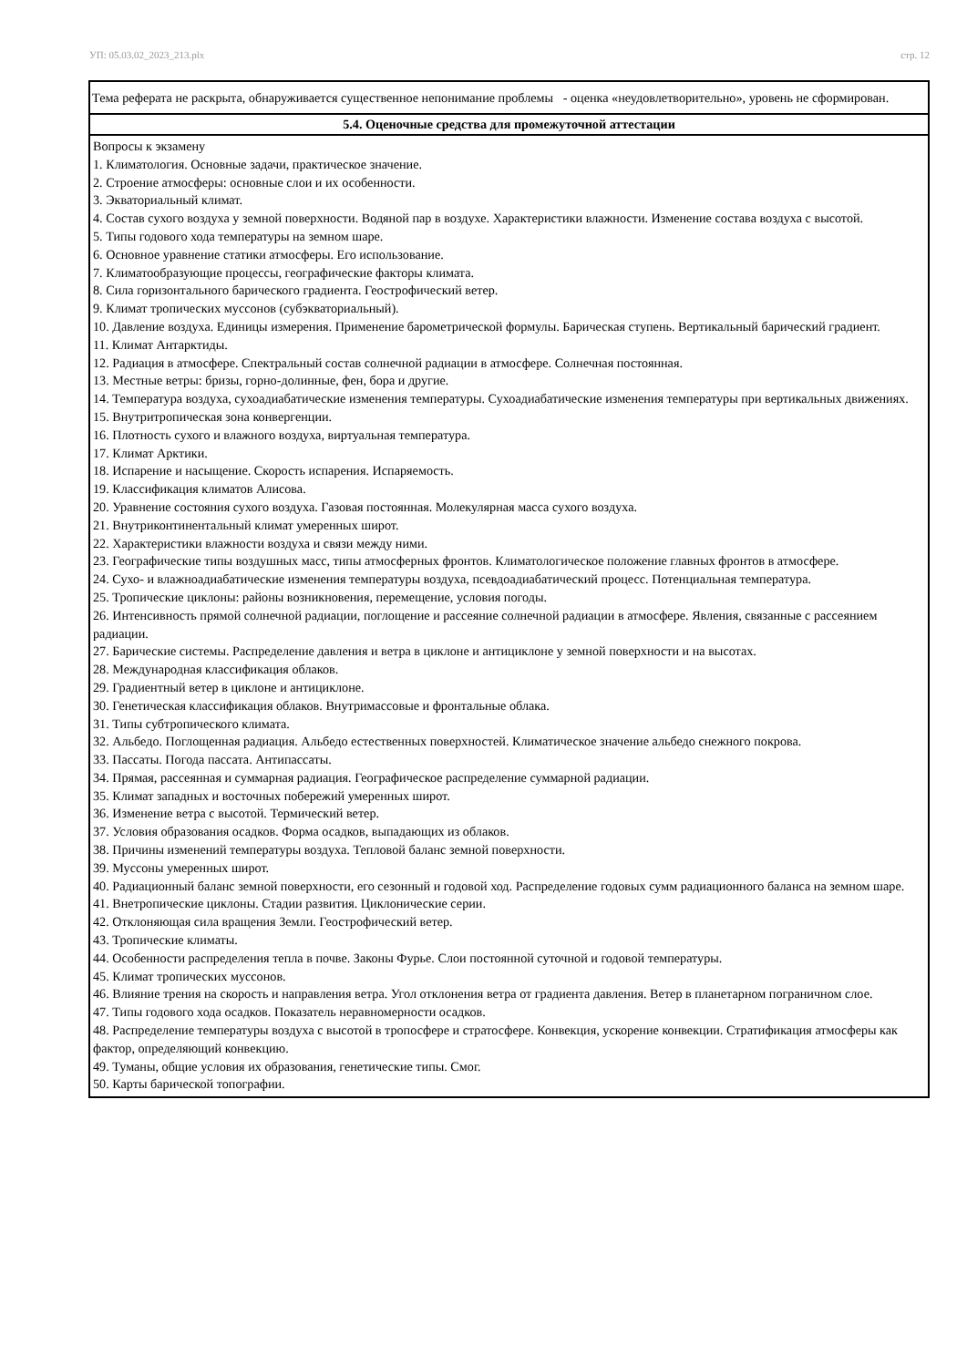УП: 05.03.02_2023_213.plx стр. 12
| Тема реферата не раскрыта, обнаруживается существенное непонимание проблемы - оценка «неудовлетворительно», уровень не сформирован. |
| 5.4. Оценочные средства для промежуточной аттестации |
| Вопросы к экзамену 1. Климатология. Основные задачи, практическое значение. 2. Строение атмосферы: основные слои и их особенности. 3. Экваториальный климат. 4. Состав сухого воздуха у земной поверхности. Водяной пар в воздухе. Характеристики влажности. Изменение состава воздуха с высотой. 5. Типы годового хода температуры на земном шаре. 6. Основное уравнение статики атмосферы. Его использование. 7. Климатообразующие процессы, географические факторы климата. 8. Сила горизонтального барического градиента. Геострофический ветер. 9. Климат тропических муссонов (субэкваториальный). 10. Давление воздуха. Единицы измерения. Применение барометрической формулы. Барическая ступень. Вертикальный барический градиент. 11. Климат Антарктиды. 12. Радиация в атмосфере. Спектральный состав солнечной радиации в атмосфере. Солнечная постоянная. 13. Местные ветры: бризы, горно-долинные, фен, бора и другие. 14. Температура воздуха, сухоадиабатические изменения температуры. Сухоадиабатические изменения температуры при вертикальных движениях. 15. Внутритропическая зона конвергенции. 16. Плотность сухого и влажного воздуха, виртуальная температура. 17. Климат Арктики. 18. Испарение и насыщение. Скорость испарения. Испаряемость. 19. Классификация климатов Алисова. 20. Уравнение состояния сухого воздуха. Газовая постоянная. Молекулярная масса сухого воздуха. 21. Внутриконтинентальный климат умеренных широт. 22. Характеристики влажности воздуха и связи между ними. 23. Географические типы воздушных масс, типы атмосферных фронтов. Климатологическое положение главных фронтов в атмосфере. 24. Сухо- и влажноадиабатические изменения температуры воздуха, псевдоадиабатический процесс. Потенциальная температура. 25. Тропические циклоны: районы возникновения, перемещение, условия погоды. 26. Интенсивность прямой солнечной радиации, поглощение и рассеяние солнечной радиации в атмосфере. Явления, связанные с рассеянием радиации. 27. Барические системы. Распределение давления и ветра в циклоне и антициклоне у земной поверхности и на высотах. 28. Международная классификация облаков. 29. Градиентный ветер в циклоне и антициклоне. 30. Генетическая классификация облаков. Внутримассовые и фронтальные облака. 31. Типы субтропического климата. 32. Альбедо. Поглощенная радиация. Альбедо естественных поверхностей. Климатическое значение альбедо снежного покрова. 33. Пассаты. Погода пассата. Антипассаты. 34. Прямая, рассеянная и суммарная радиация. Географическое распределение суммарной радиации. 35. Климат западных и восточных побережий умеренных широт. 36. Изменение ветра с высотой. Термический ветер. 37. Условия образования осадков. Форма осадков, выпадающих из облаков. 38. Причины изменений температуры воздуха. Тепловой баланс земной поверхности. 39. Муссоны умеренных широт. 40. Радиационный баланс земной поверхности, его сезонный и годовой ход. Распределение годовых сумм радиационного баланса на земном шаре. 41. Внетропические циклоны. Стадии развития. Циклонические серии. 42. Отклоняющая сила вращения Земли. Геострофический ветер. 43. Тропические климаты. 44. Особенности распределения тепла в почве. Законы Фурье. Слои постоянной суточной и годовой температуры. 45. Климат тропических муссонов. 46. Влияние трения на скорость и направления ветра. Угол отклонения ветра от градиента давления. Ветер в планетарном пограничном слое. 47. Типы годового хода осадков. Показатель неравномерности осадков. 48. Распределение температуры воздуха с высотой в тропосфере и стратосфере. Конвекция, ускорение конвекции. Стратификация атмосферы как фактор, определяющий конвекцию. 49. Туманы, общие условия их образования, генетические типы. Смог. 50. Карты барической топографии. |